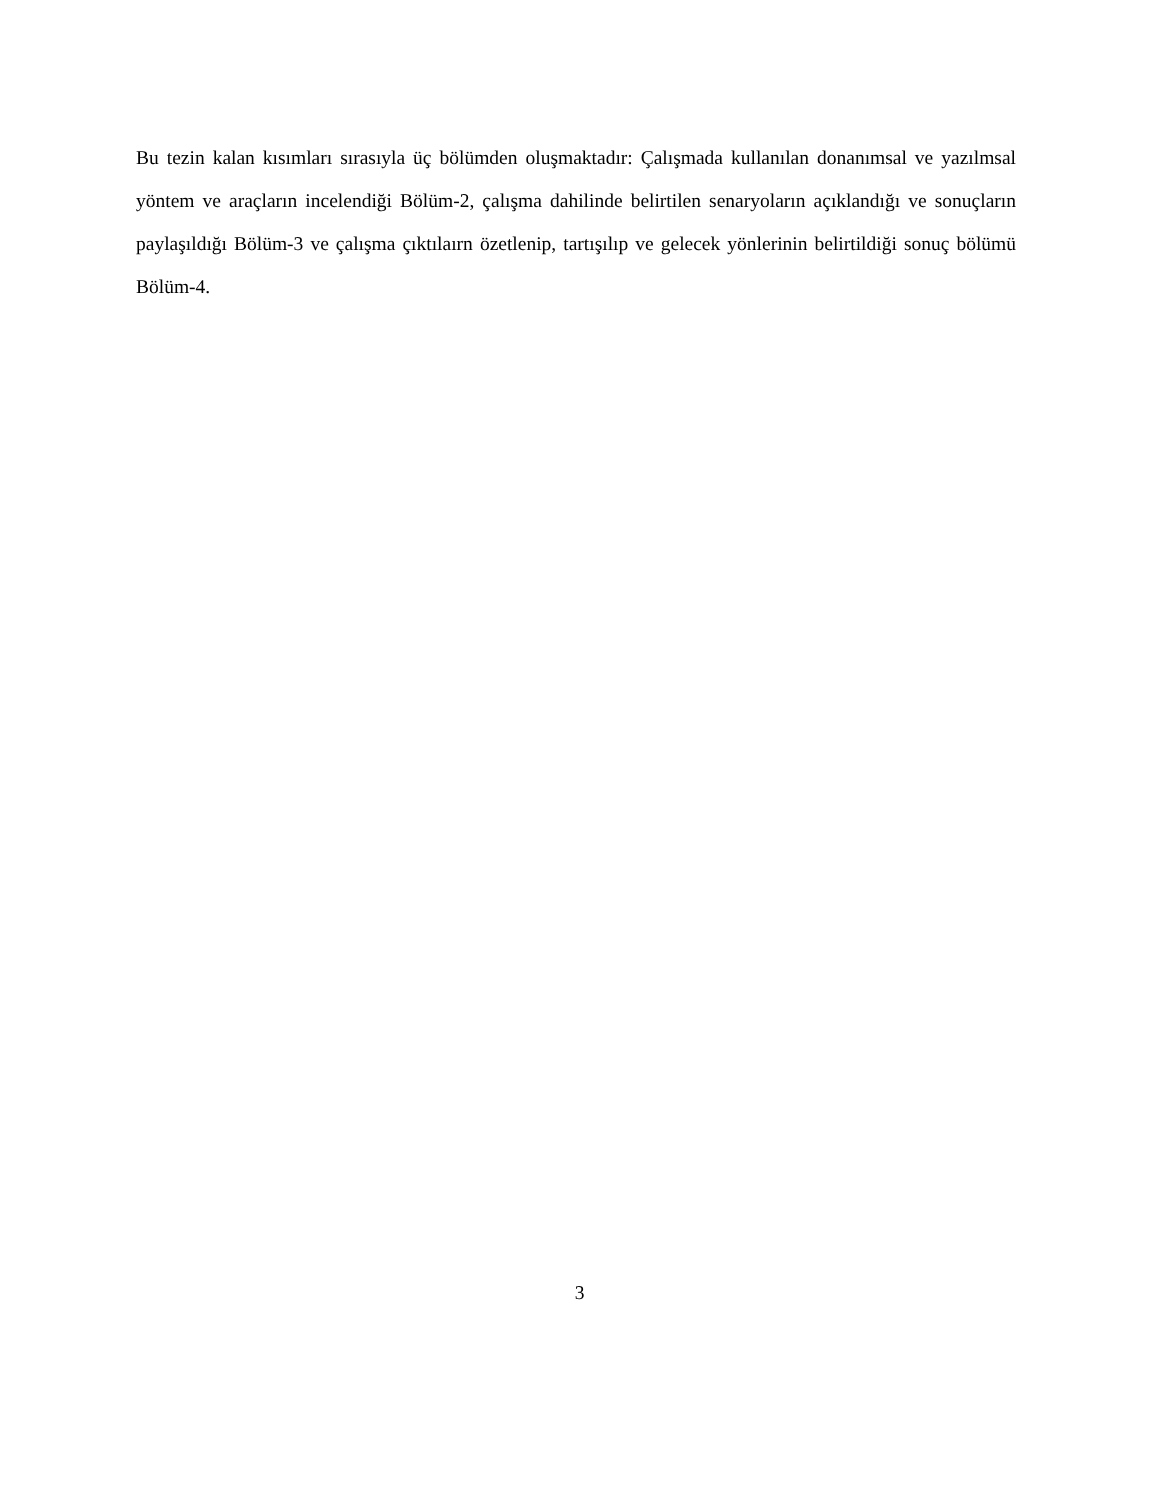Bu tezin kalan kısımları sırasıyla üç bölümden oluşmaktadır: Çalışmada kullanılan donanımsal ve yazılmsal yöntem ve araçların incelendiği Bölüm-2, çalışma dahilinde belirtilen senaryoların açıklandığı ve sonuçların paylaşıldığı Bölüm-3 ve çalışma çıktılaırn özetlenip, tartışılıp ve gelecek yönlerinin belirtildiği sonuç bölümü Bölüm-4.
3